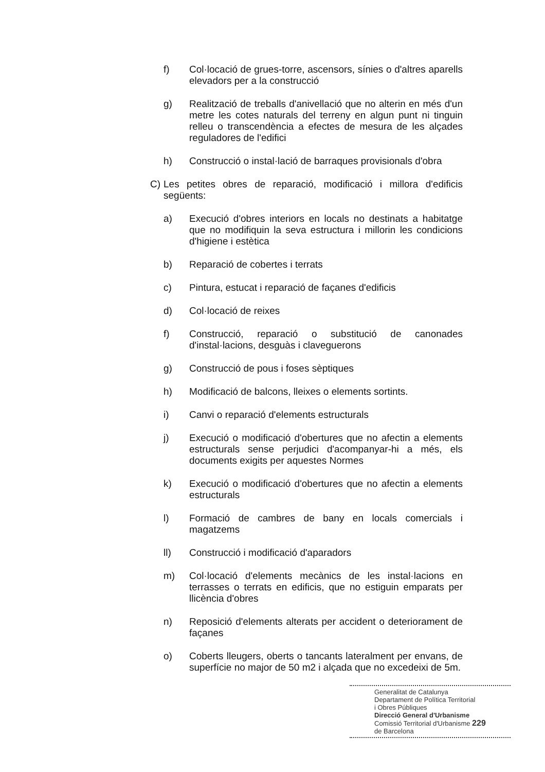f) Col·locació de grues-torre, ascensors, sínies o d'altres aparells elevadors per a la construcció
g) Realització de treballs d'anivellació que no alterin en més d'un metre les cotes naturals del terreny en algun punt ni tinguin relleu o transcendència a efectes de mesura de les alçades reguladores de l'edifici
h) Construcció o instal·lació de barraques provisionals d'obra
C) Les petites obres de reparació, modificació i millora d'edificis següents:
a) Execució d'obres interiors en locals no destinats a habitatge que no modifiquin la seva estructura i millorin les condicions d'higiene i estètica
b) Reparació de cobertes i terrats
c) Pintura, estucat i reparació de façanes d'edificis
d) Col·locació de reixes
f) Construcció, reparació o substitució de canonades d'instal·lacions, desguàs i claveguerons
g) Construcció de pous i foses sèptiques
h) Modificació de balcons, lleixes o elements sortints.
i) Canvi o reparació d'elements estructurals
j) Execució o modificació d'obertures que no afectin a elements estructurals sense perjudici d'acompanyar-hi a més, els documents exigits per aquestes Normes
k) Execució o modificació d'obertures que no afectin a elements estructurals
l) Formació de cambres de bany en locals comercials i magatzems
ll) Construcció i modificació d'aparadors
m) Col·locació d'elements mecànics de les instal·lacions en terrasses o terrats en edificis, que no estiguin emparats per llicència d'obres
n) Reposició d'elements alterats per accident o deteriorament de façanes
o) Coberts lleugers, oberts o tancants lateralment per envans, de superfície no major de 50 m2 i alçada que no excedeixi de 5m.
Generalitat de Catalunya
Departament de Política Territorial
i Obres Públiques
Direcció General d'Urbanisme
Comissió Territorial d'Urbanisme 229
de Barcelona